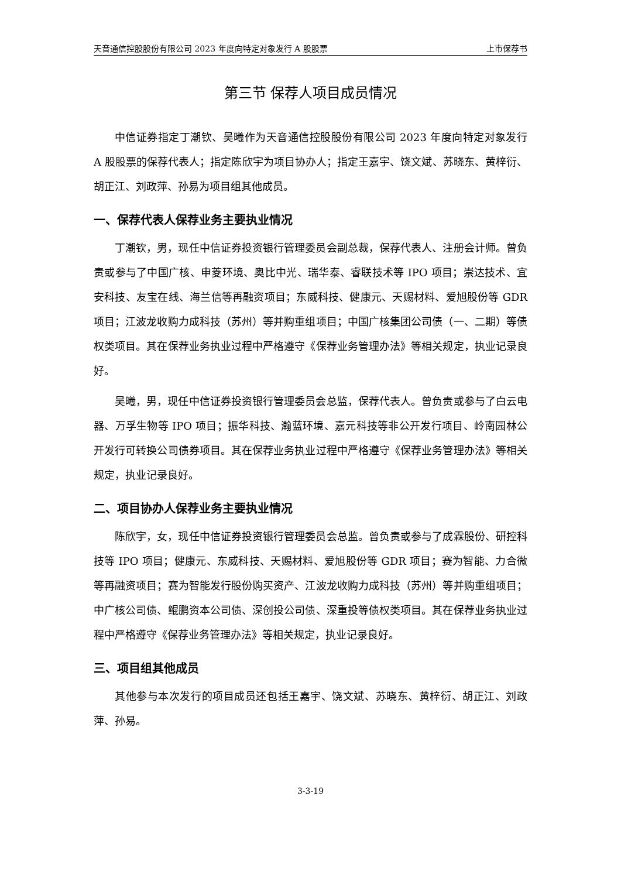天音通信控股股份有限公司 2023 年度向特定对象发行 A 股股票 上市保荐书
第三节 保荐人项目成员情况
中信证券指定丁潮钦、吴曦作为天音通信控股股份有限公司 2023 年度向特定对象发行 A 股股票的保荐代表人；指定陈欣宇为项目协办人；指定王嘉宇、饶文斌、苏晓东、黄梓衍、胡正江、刘政萍、孙易为项目组其他成员。
一、保荐代表人保荐业务主要执业情况
丁潮钦，男，现任中信证券投资银行管理委员会副总裁，保荐代表人、注册会计师。曾负责或参与了中国广核、申菱环境、奥比中光、瑞华泰、睿联技术等 IPO 项目；崇达技术、宜安科技、友宝在线、海兰信等再融资项目；东威科技、健康元、天赐材料、爱旭股份等 GDR 项目；江波龙收购力成科技（苏州）等并购重组项目；中国广核集团公司债（一、二期）等债权类项目。其在保荐业务执业过程中严格遵守《保荐业务管理办法》等相关规定，执业记录良好。
吴曦，男，现任中信证券投资银行管理委员会总监，保荐代表人。曾负责或参与了白云电器、万孚生物等 IPO 项目；振华科技、瀚蓝环境、嘉元科技等非公开发行项目、岭南园林公开发行可转换公司债券项目。其在保荐业务执业过程中严格遵守《保荐业务管理办法》等相关规定，执业记录良好。
二、项目协办人保荐业务主要执业情况
陈欣宇，女，现任中信证券投资银行管理委员会总监。曾负责或参与了成霖股份、研控科技等 IPO 项目；健康元、东威科技、天赐材料、爱旭股份等 GDR 项目；赛为智能、力合微等再融资项目；赛为智能发行股份购买资产、江波龙收购力成科技（苏州）等并购重组项目；中广核公司债、鲲鹏资本公司债、深创投公司债、深重投等债权类项目。其在保荐业务执业过程中严格遵守《保荐业务管理办法》等相关规定，执业记录良好。
三、项目组其他成员
其他参与本次发行的项目成员还包括王嘉宇、饶文斌、苏晓东、黄梓衍、胡正江、刘政萍、孙易。
3-3-19